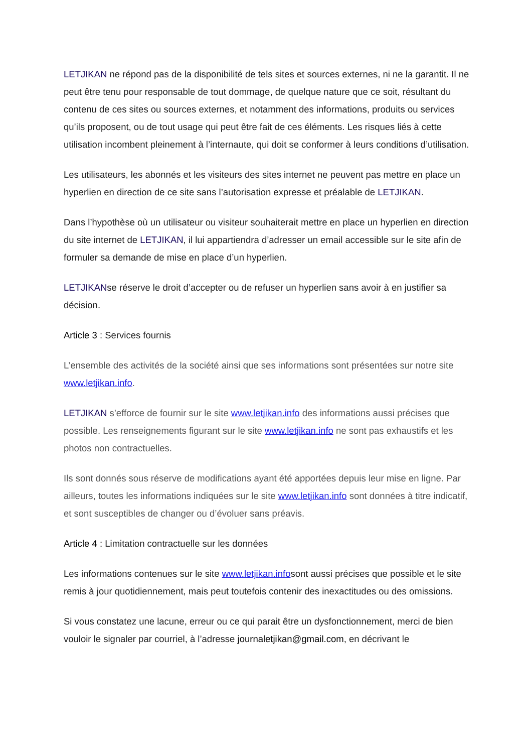LETJIKAN ne répond pas de la disponibilité de tels sites et sources externes, ni ne la garantit. Il ne peut être tenu pour responsable de tout dommage, de quelque nature que ce soit, résultant du contenu de ces sites ou sources externes, et notamment des informations, produits ou services qu’ils proposent, ou de tout usage qui peut être fait de ces éléments. Les risques liés à cette utilisation incombent pleinement à l’internaute, qui doit se conformer à leurs conditions d’utilisation.
Les utilisateurs, les abonnés et les visiteurs des sites internet ne peuvent pas mettre en place un hyperlien en direction de ce site sans l’autorisation expresse et préalable de LETJIKAN.
Dans l’hypothèse où un utilisateur ou visiteur souhaiterait mettre en place un hyperlien en direction du site internet de LETJIKAN, il lui appartiendra d’adresser un email accessible sur le site afin de formuler sa demande de mise en place d’un hyperlien.
LETJIKANse réserve le droit d’accepter ou de refuser un hyperlien sans avoir à en justifier sa décision.
Article 3 : Services fournis
L’ensemble des activités de la société ainsi que ses informations sont présentées sur notre site www.letjikan.info.
LETJIKAN s’efforce de fournir sur le site www.letjikan.info des informations aussi précises que possible. Les renseignements figurant sur le site www.letjikan.info ne sont pas exhaustifs et les photos non contractuelles.
Ils sont donnés sous réserve de modifications ayant été apportées depuis leur mise en ligne. Par ailleurs, toutes les informations indiquées sur le site www.letjikan.info sont données à titre indicatif, et sont susceptibles de changer ou d’évoluer sans préavis.
Article 4 : Limitation contractuelle sur les données
Les informations contenues sur le site www.letjikan.infosont aussi précises que possible et le site remis à jour quotidiennement, mais peut toutefois contenir des inexactitudes ou des omissions.
Si vous constatez une lacune, erreur ou ce qui parait être un dysfonctionnement, merci de bien vouloir le signaler par courriel, à l’adresse journaletjikan@gmail.com, en décrivant le